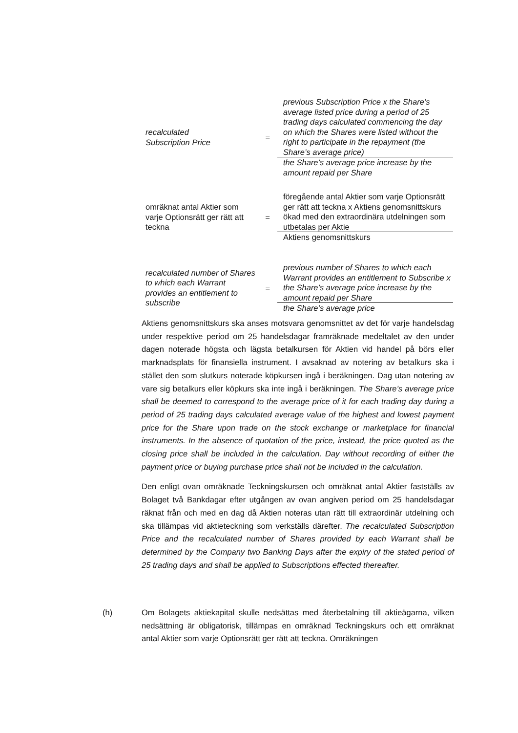recalculated
Subscription Price
=
previous Subscription Price x the Share’s average listed price during a period of 25 trading days calculated commencing the day on which the Shares were listed without the right to participate in the repayment (the Share’s average price)
the Share’s average price increase by the amount repaid per Share
omräknat antal Aktier som varje Optionsrätt ger rätt att teckna
=
föregående antal Aktier som varje Optionsrätt ger rätt att teckna x Aktiens genomsnittskurs ökad med den extraordinära utdelningen som utbetalas per Aktie
Aktiens genomsnittskurs
recalculated number of Shares to which each Warrant provides an entitlement to subscribe
=
previous number of Shares to which each Warrant provides an entitlement to Subscribe x the Share’s average price increase by the amount repaid per Share
the Share’s average price
Aktiens genomsnittskurs ska anses motsvara genomsnittet av det för varje handelsdag under respektive period om 25 handelsdagar framräknade medeltalet av den under dagen noterade högsta och lägsta betalkursen för Aktien vid handel på börs eller marknadsplats för finansiella instrument. I avsaknad av notering av betalkurs ska i stället den som slutkurs noterade köpkursen ingå i beräkningen. Dag utan notering av vare sig betalkurs eller köpkurs ska inte ingå i beräkningen. The Share’s average price shall be deemed to correspond to the average price of it for each trading day during a period of 25 trading days calculated average value of the highest and lowest payment price for the Share upon trade on the stock exchange or marketplace for financial instruments. In the absence of quotation of the price, instead, the price quoted as the closing price shall be included in the calculation. Day without recording of either the payment price or buying purchase price shall not be included in the calculation.
Den enligt ovan omräknade Teckningskursen och omräknat antal Aktier fastställs av Bolaget två Bankdagar efter utgången av ovan angiven period om 25 handelsdagar räknat från och med en dag då Aktien noteras utan rätt till extraordinär utdelning och ska tillämpas vid aktieteckning som verkställs därefter. The recalculated Subscription Price and the recalculated number of Shares provided by each Warrant shall be determined by the Company two Banking Days after the expiry of the stated period of 25 trading days and shall be applied to Subscriptions effected thereafter.
(h)
Om Bolagets aktiekapital skulle nedsättas med återbetalning till aktieägarna, vilken nedsättning är obligatorisk, tillämpas en omräknad Teckningskurs och ett omräknat antal Aktier som varje Optionsrätt ger rätt att teckna. Omräkningen